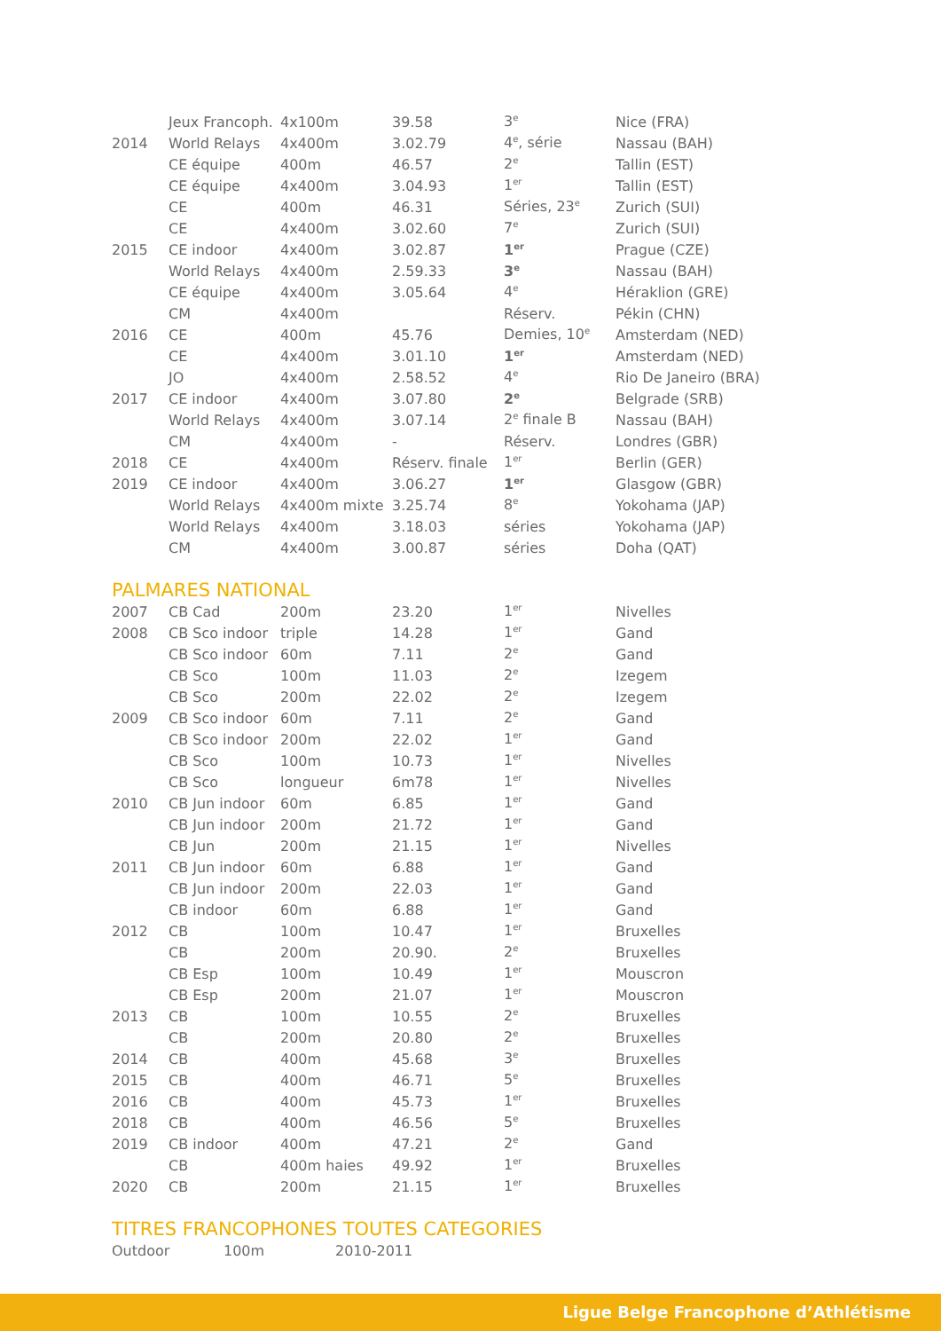| | Jeux Francoph. | 4x100m | 39.58 | 3<sup>e</sup> | Nice (FRA) |
| 2014 | World Relays | 4x400m | 3.02.79 | 4<sup>e</sup>, série | Nassau (BAH) |
| | CE équipe | 400m | 46.57 | 2<sup>e</sup> | Tallin (EST) |
| | CE équipe | 4x400m | 3.04.93 | 1<sup>er</sup> | Tallin (EST) |
| | CE | 400m | 46.31 | Séries, 23<sup>e</sup> | Zurich (SUI) |
| | CE | 4x400m | 3.02.60 | 7<sup>e</sup> | Zurich (SUI) |
| 2015 | CE indoor | 4x400m | 3.02.87 | 1<sup>er</sup> | Prague (CZE) |
| | World Relays | 4x400m | 2.59.33 | 3<sup>e</sup> | Nassau (BAH) |
| | CE équipe | 4x400m | 3.05.64 | 4<sup>e</sup> | Héraklion (GRE) |
| | CM | 4x400m | | Réserv. | Pékin (CHN) |
| 2016 | CE | 400m | 45.76 | Demies, 10<sup>e</sup> | Amsterdam (NED) |
| | CE | 4x400m | 3.01.10 | 1<sup>er</sup> | Amsterdam (NED) |
| | JO | 4x400m | 2.58.52 | 4<sup>e</sup> | Rio De Janeiro (BRA) |
| 2017 | CE indoor | 4x400m | 3.07.80 | 2<sup>e</sup> | Belgrade (SRB) |
| | World Relays | 4x400m | 3.07.14 | 2<sup>e</sup> finale B | Nassau (BAH) |
| | CM | 4x400m | - | Réserv. | Londres (GBR) |
| 2018 | CE | 4x400m | Réserv. finale | 1<sup>er</sup> | Berlin (GER) |
| 2019 | CE indoor | 4x400m | 3.06.27 | 1<sup>er</sup> | Glasgow (GBR) |
| | World Relays | 4x400m mixte | 3.25.74 | 8<sup>e</sup> | Yokohama (JAP) |
| | World Relays | 4x400m | 3.18.03 | séries | Yokohama (JAP) |
| | CM | 4x400m | 3.00.87 | séries | Doha (QAT) |
PALMARES NATIONAL
| 2007 | CB Cad | 200m | 23.20 | 1<sup>er</sup> | Nivelles |
| 2008 | CB Sco indoor | triple | 14.28 | 1<sup>er</sup> | Gand |
| | CB Sco indoor | 60m | 7.11 | 2<sup>e</sup> | Gand |
| | CB Sco | 100m | 11.03 | 2<sup>e</sup> | Izegem |
| | CB Sco | 200m | 22.02 | 2<sup>e</sup> | Izegem |
| 2009 | CB Sco indoor | 60m | 7.11 | 2<sup>e</sup> | Gand |
| | CB Sco indoor | 200m | 22.02 | 1<sup>er</sup> | Gand |
| | CB Sco | 100m | 10.73 | 1<sup>er</sup> | Nivelles |
| | CB Sco | longueur | 6m78 | 1<sup>er</sup> | Nivelles |
| 2010 | CB Jun indoor | 60m | 6.85 | 1<sup>er</sup> | Gand |
| | CB Jun indoor | 200m | 21.72 | 1<sup>er</sup> | Gand |
| | CB Jun | 200m | 21.15 | 1<sup>er</sup> | Nivelles |
| 2011 | CB Jun indoor | 60m | 6.88 | 1<sup>er</sup> | Gand |
| | CB Jun indoor | 200m | 22.03 | 1<sup>er</sup> | Gand |
| | CB indoor | 60m | 6.88 | 1<sup>er</sup> | Gand |
| 2012 | CB | 100m | 10.47 | 1<sup>er</sup> | Bruxelles |
| | CB | 200m | 20.90. | 2<sup>e</sup> | Bruxelles |
| | CB Esp | 100m | 10.49 | 1<sup>er</sup> | Mouscron |
| | CB Esp | 200m | 21.07 | 1<sup>er</sup> | Mouscron |
| 2013 | CB | 100m | 10.55 | 2<sup>e</sup> | Bruxelles |
| | CB | 200m | 20.80 | 2<sup>e</sup> | Bruxelles |
| 2014 | CB | 400m | 45.68 | 3<sup>e</sup> | Bruxelles |
| 2015 | CB | 400m | 46.71 | 5<sup>e</sup> | Bruxelles |
| 2016 | CB | 400m | 45.73 | 1<sup>er</sup> | Bruxelles |
| 2018 | CB | 400m | 46.56 | 5<sup>e</sup> | Bruxelles |
| 2019 | CB indoor | 400m | 47.21 | 2<sup>e</sup> | Gand |
| | CB | 400m haies | 49.92 | 1<sup>er</sup> | Bruxelles |
| 2020 | CB | 200m | 21.15 | 1<sup>er</sup> | Bruxelles |
TITRES FRANCOPHONES TOUTES CATEGORIES
| Outdoor | 100m | 2010-2011 |
Ligue Belge Francophone d’Athlétisme